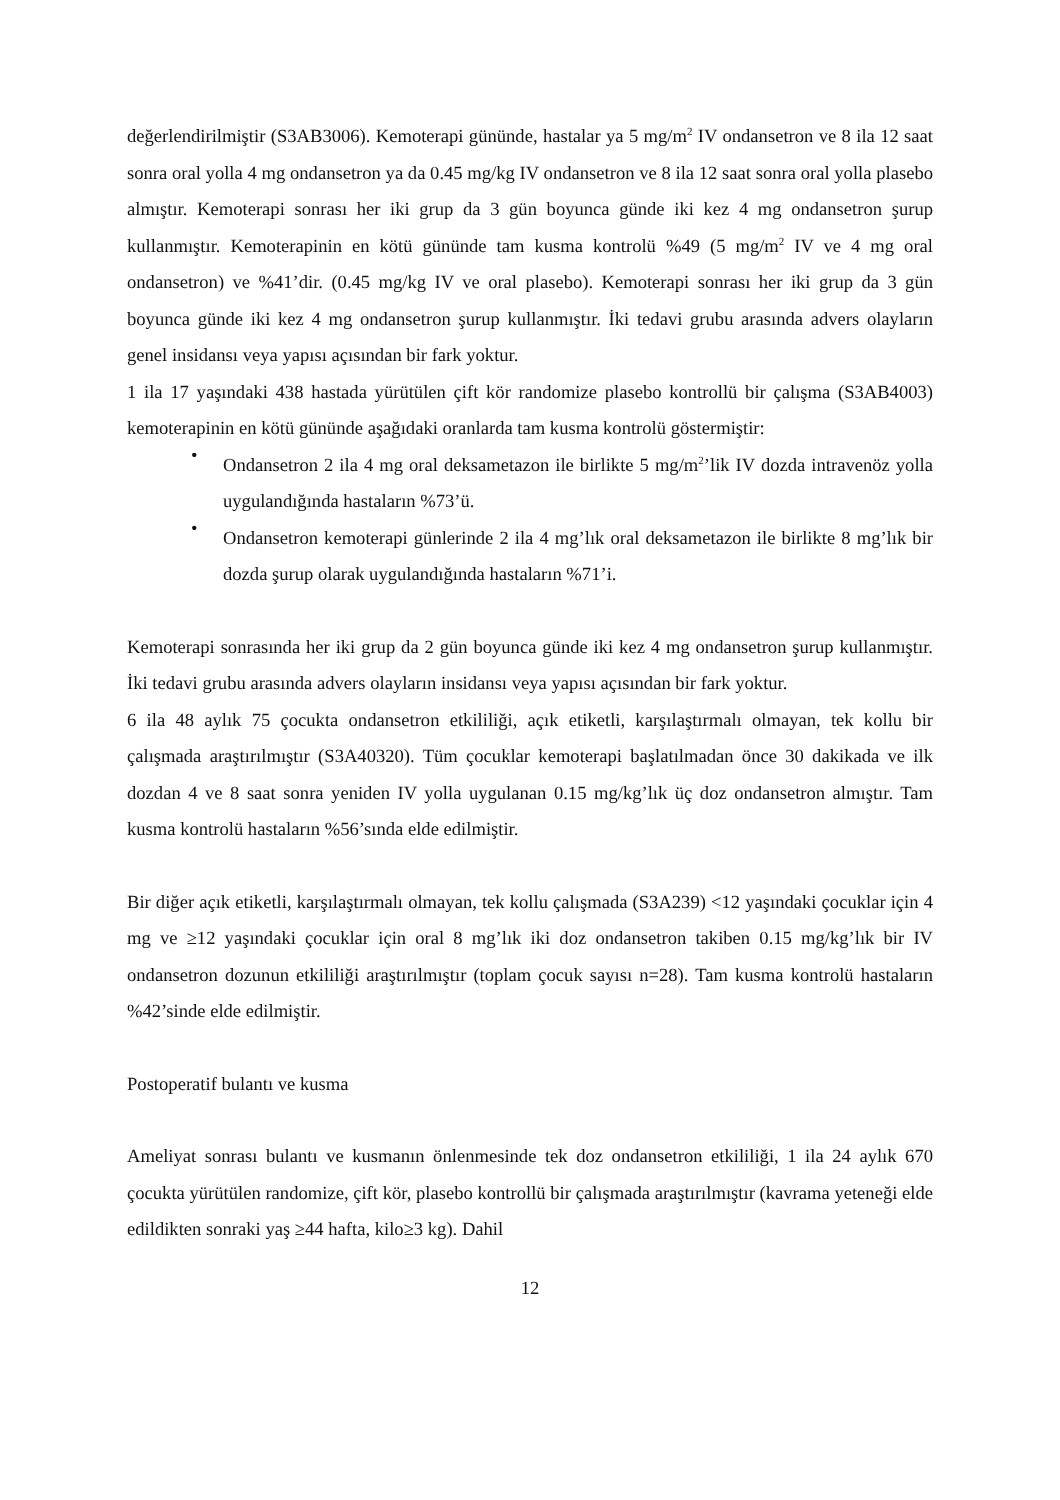değerlendirilmiştir (S3AB3006). Kemoterapi gününde, hastalar ya 5 mg/m<sup>2</sup> IV ondansetron ve 8 ila 12 saat sonra oral yolla 4 mg ondansetron ya da 0.45 mg/kg IV ondansetron ve 8 ila 12 saat sonra oral yolla plasebo almıştır. Kemoterapi sonrası her iki grup da 3 gün boyunca günde iki kez 4 mg ondansetron şurup kullanmıştır. Kemoterapinin en kötü gününde tam kusma kontrolü %49 (5 mg/m<sup>2</sup> IV ve 4 mg oral ondansetron) ve %41’dir. (0.45 mg/kg IV ve oral plasebo). Kemoterapi sonrası her iki grup da 3 gün boyunca günde iki kez 4 mg ondansetron şurup kullanmıştır. İki tedavi grubu arasında advers olayların genel insidansı veya yapısı açısından bir fark yoktur.
1 ila 17 yaşındaki 438 hastada yürütülen çift kör randomize plasebo kontrollü bir çalışma (S3AB4003) kemoterapinin en kötü gününde aşağıdaki oranlarda tam kusma kontrolü göstermiştir:
• Ondansetron 2 ila 4 mg oral deksametazon ile birlikte 5 mg/m<sup>2</sup>’lik IV dozda intravenöz yolla uygulandığında hastaların %73’ü.
• Ondansetron kemoterapi günlerinde 2 ila 4 mg’lık oral deksametazon ile birlikte 8 mg’lık bir dozda şurup olarak uygulandığında hastaların %71’i.
Kemoterapi sonrasında her iki grup da 2 gün boyunca günde iki kez 4 mg ondansetron şurup kullanmıştır. İki tedavi grubu arasında advers olayların insidansı veya yapısı açısından bir fark yoktur.
6 ila 48 aylık 75 çocukta ondansetron etkililiği, açık etiketli, karşılaştırmalı olmayan, tek kollu bir çalışmada araştırılmıştır (S3A40320). Tüm çocuklar kemoterapi başlatılmadan önce 30 dakikada ve ilk dozdan 4 ve 8 saat sonra yeniden IV yolla uygulanan 0.15 mg/kg’lık üç doz ondansetron almıştır. Tam kusma kontrolü hastaların %56’sında elde edilmiştir.
Bir diğer açık etiketli, karşılaştırmalı olmayan, tek kollu çalışmada (S3A239) <12 yaşındaki çocuklar için 4 mg ve ≥12 yaşındaki çocuklar için oral 8 mg’lık iki doz ondansetron takiben 0.15 mg/kg’lık bir IV ondansetron dozunun etkililiği araştırılmıştır (toplam çocuk sayısı n=28). Tam kusma kontrolü hastaların %42’sinde elde edilmiştir.
Postoperatif bulantı ve kusma
Ameliyat sonrası bulantı ve kusmanın önlenmesinde tek doz ondansetron etkililiği, 1 ila 24 aylık 670 çocukta yürütülen randomize, çift kör, plasebo kontrollü bir çalışmada araştırılmıştır (kavrama yeteneği elde edildikten sonraki yaş ≥44 hafta, kilo≥3 kg). Dahil
12